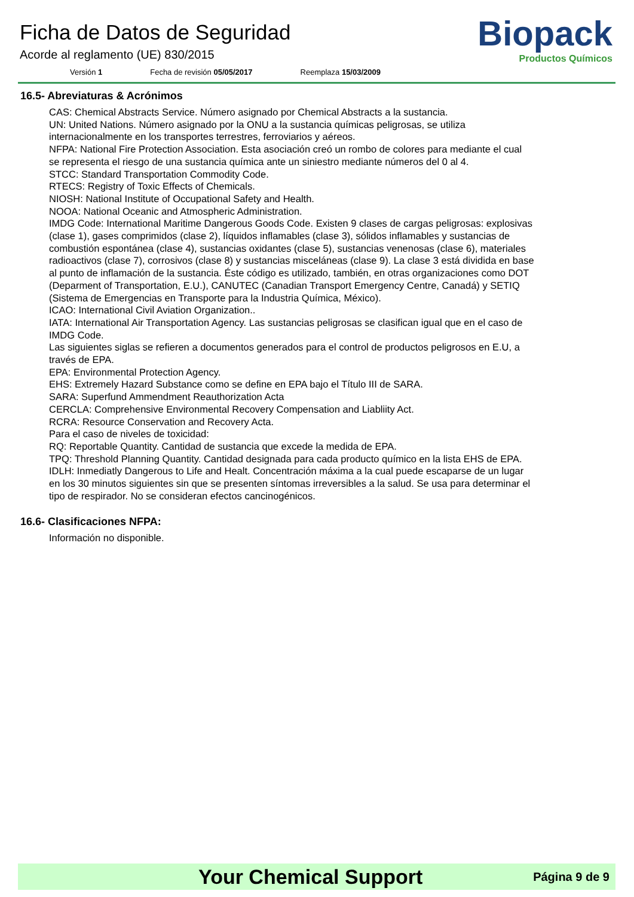Ficha de Datos de Seguridad
Acorde al reglamento (UE) 830/2015
Versión 1 Fecha de revisión 05/05/2017 Reemplaza 15/03/2009
Biopack
Productos Químicos
16.5- Abreviaturas & Acrónimos
CAS: Chemical Abstracts Service. Número asignado por Chemical Abstracts a la sustancia.
UN: United Nations. Número asignado por la ONU a la sustancia químicas peligrosas, se utiliza internacionalmente en los transportes terrestres, ferroviarios y aéreos.
NFPA: National Fire Protection Association. Esta asociación creó un rombo de colores para mediante el cual se representa el riesgo de una sustancia química ante un siniestro mediante números del 0 al 4.
STCC: Standard Transportation Commodity Code.
RTECS: Registry of Toxic Effects of Chemicals.
NIOSH: National Institute of Occupational Safety and Health.
NOOA: National Oceanic and Atmospheric Administration.
IMDG Code: International Maritime Dangerous Goods Code. Existen 9 clases de cargas peligrosas: explosivas (clase 1), gases comprimidos (clase 2), líquidos inflamables (clase 3), sólidos inflamables y sustancias de combustión espontánea (clase 4), sustancias oxidantes (clase 5), sustancias venenosas (clase 6), materiales radioactivos (clase 7), corrosivos (clase 8) y sustancias misceláneas (clase 9). La clase 3 está dividida en base al punto de inflamación de la sustancia. Éste código es utilizado, también, en otras organizaciones como DOT (Deparment of Transportation, E.U.), CANUTEC (Canadian Transport Emergency Centre, Canadá) y SETIQ (Sistema de Emergencias en Transporte para la Industria Química, México).
ICAO: International Civil Aviation Organization..
IATA: International Air Transportation Agency. Las sustancias peligrosas se clasifican igual que en el caso de IMDG Code.
Las siguientes siglas se refieren a documentos generados para el control de productos peligrosos en E.U, a través de EPA.
EPA: Environmental Protection Agency.
EHS: Extremely Hazard Substance como se define en EPA bajo el Título III de SARA.
SARA: Superfund Ammendment Reauthorization Acta
CERCLA: Comprehensive Environmental Recovery Compensation and Liabliity Act.
RCRA: Resource Conservation and Recovery Acta.
Para el caso de niveles de toxicidad:
RQ: Reportable Quantity. Cantidad de sustancia que excede la medida de EPA.
TPQ: Threshold Planning Quantity. Cantidad designada para cada producto químico en la lista EHS de EPA.
IDLH: Inmediatly Dangerous to Life and Healt. Concentración máxima a la cual puede escaparse de un lugar en los 30 minutos siguientes sin que se presenten síntomas irreversibles a la salud. Se usa para determinar el tipo de respirador. No se consideran efectos cancinogénicos.
16.6- Clasificaciones NFPA:
Información no disponible.
Your Chemical Support Página 9 de 9